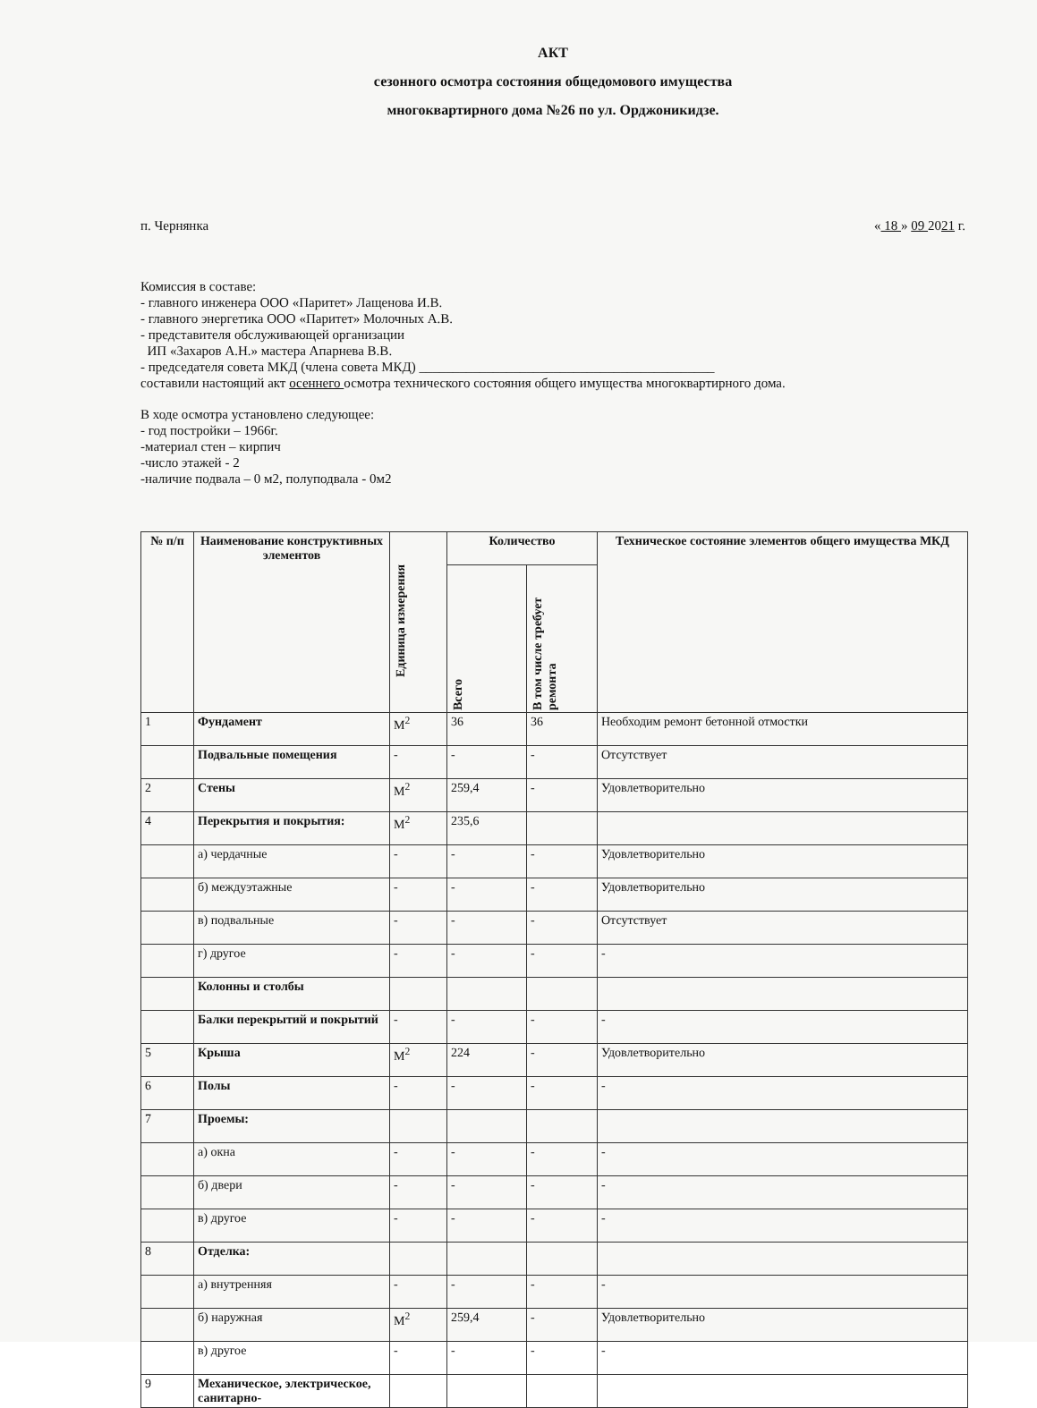АКТ
сезонного осмотра состояния общедомового имущества
многоквартирного дома №26 по ул. Орджоникидзе.
п. Чернянка « 18 » 09 2021 г.
Комиссия в составе:
- главного инженера ООО «Паритет» Лащенова И.В.
- главного энергетика ООО «Паритет» Молочных А.В.
- представителя обслуживающей организации
ИП «Захаров А.Н.» мастера Апарнева В.В.
- председателя совета МКД (члена совета МКД) ____________________________________________
составили настоящий акт осеннего осмотра технического состояния общего имущества многоквартирного дома.
В ходе осмотра установлено следующее:
- год постройки – 1966г.
-материал стен – кирпич
-число этажей - 2
-наличие подвала – 0 м2, полуподвала - 0м2
| № п/п | Наименование конструктивных элементов | Единица измерения | Количество | | Техническое состояние элементов общего имущества МКД |
| --- | --- | --- | --- | --- | --- |
| | | | Всего | В том числе требует ремонта | |
| 1 | Фундамент | М<sup>2</sup> | 36 | 36 | Необходим ремонт бетонной отмостки |
| | Подвальные помещения | - | - | - | Отсутствует |
| 2 | Стены | М<sup>2</sup> | 259,4 | - | Удовлетворительно |
| 4 | Перекрытия и покрытия: | М<sup>2</sup> | 235,6 | | |
| | а) чердачные | - | - | - | Удовлетворительно |
| | б) междуэтажные | - | - | - | Удовлетворительно |
| | в) подвальные | - | - | - | Отсутствует |
| | г) другое | - | - | - | - |
| | Колонны и столбы | | | | |
| | Балки перекрытий и покрытий | - | - | - | - |
| 5 | Крыша | М<sup>2</sup> | 224 | - | Удовлетворительно |
| 6 | Полы | - | - | - | - |
| 7 | Проемы: | | | | |
| | а) окна | - | - | - | - |
| | б) двери | - | - | - | - |
| | в) другое | - | - | - | - |
| 8 | Отделка: | | | | |
| | а) внутренняя | - | - | - | - |
| | б) наружная | М<sup>2</sup> | 259,4 | - | Удовлетворительно |
| | в) другое | - | - | - | - |
| 9 | Механическое, электрическое, санитарно- | | | | |